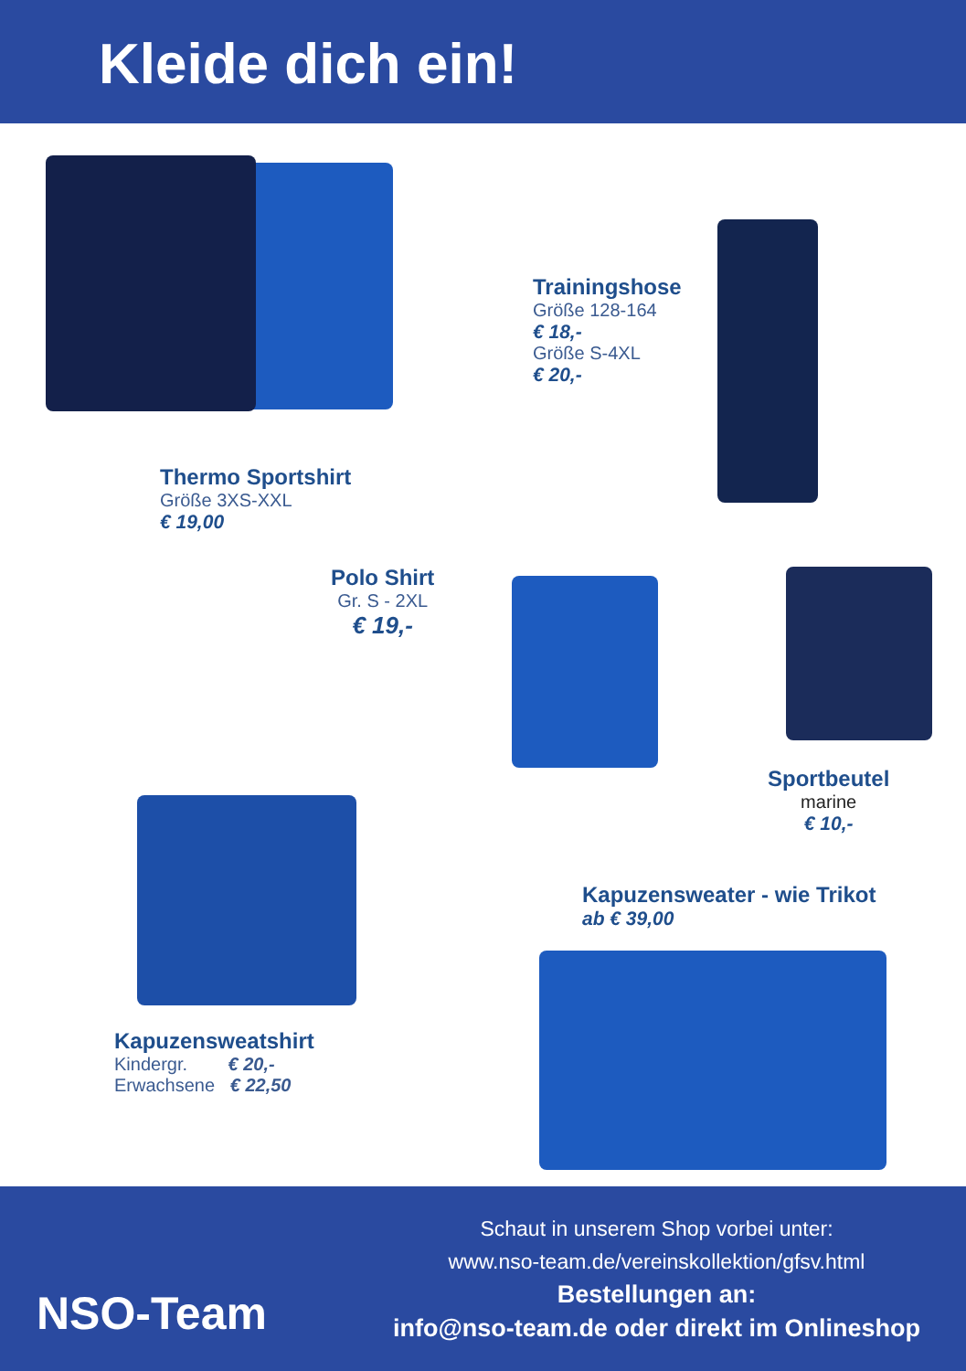Kleide dich ein!
Trainingshose
Größe 128-164
€ 18,-
Größe S-4XL
€ 20,-
Thermo Sportshirt
Größe 3XS-XXL
€ 19,00
Polo Shirt
Gr. S - 2XL
€ 19,-
Sportbeutel
marine
€ 10,-
Kapuzensweater - wie Trikot
ab € 39,00
Kapuzensweatshirt
Kindergr. € 20,-
Erwachsene € 22,50
NSO-Team
Schaut in unserem Shop vorbei unter:
www.nso-team.de/vereinskollektion/gfsv.html
Bestellungen an:
info@nso-team.de oder direkt im Onlineshop